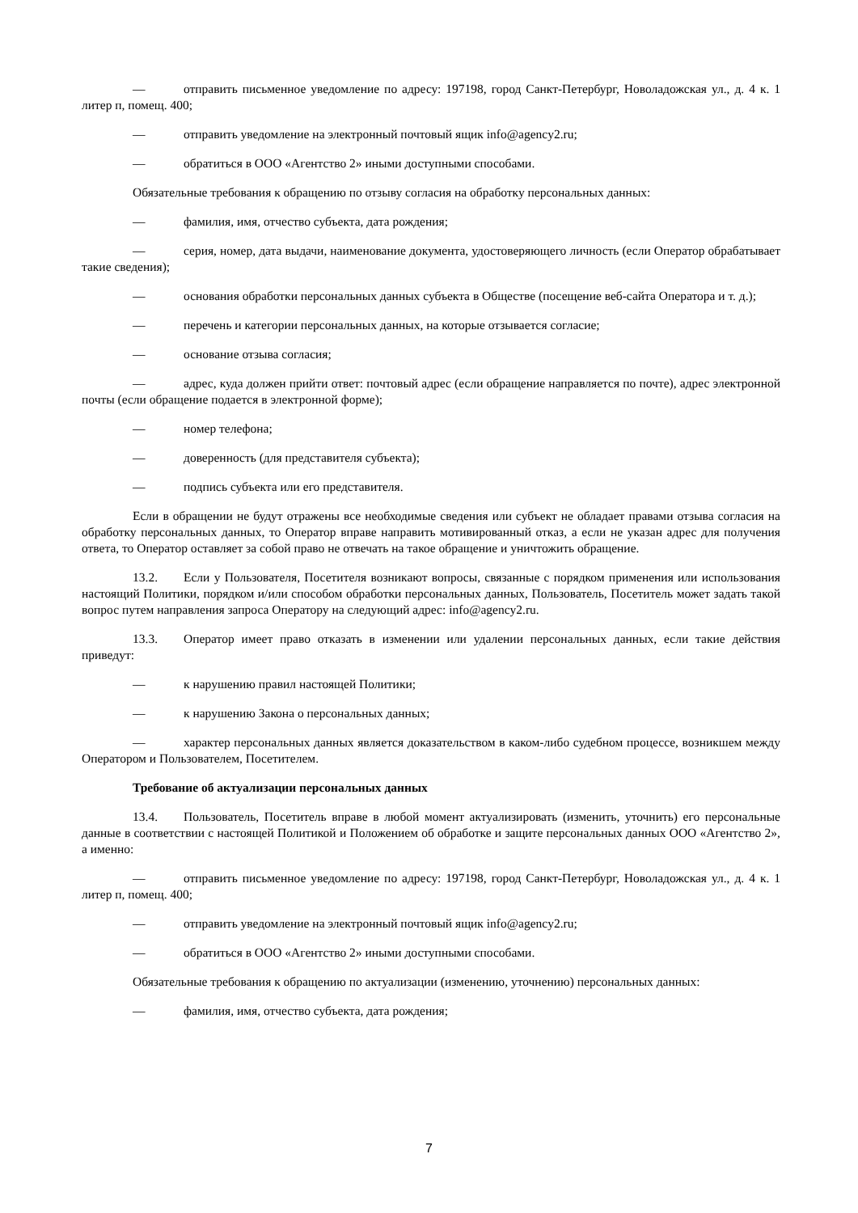— отправить письменное уведомление по адресу: 197198, город Санкт-Петербург, Новоладожская ул., д. 4 к. 1 литер п, помещ. 400;
— отправить уведомление на электронный почтовый ящик info@agency2.ru;
— обратиться в ООО «Агентство 2» иными доступными способами.
Обязательные требования к обращению по отзыву согласия на обработку персональных данных:
— фамилия, имя, отчество субъекта, дата рождения;
— серия, номер, дата выдачи, наименование документа, удостоверяющего личность (если Оператор обрабатывает такие сведения);
— основания обработки персональных данных субъекта в Обществе (посещение веб-сайта Оператора и т. д.);
— перечень и категории персональных данных, на которые отзывается согласие;
— основание отзыва согласия;
— адрес, куда должен прийти ответ: почтовый адрес (если обращение направляется по почте), адрес электронной почты (если обращение подается в электронной форме);
— номер телефона;
— доверенность (для представителя субъекта);
— подпись субъекта или его представителя.
Если в обращении не будут отражены все необходимые сведения или субъект не обладает правами отзыва согласия на обработку персональных данных, то Оператор вправе направить мотивированный отказ, а если не указан адрес для получения ответа, то Оператор оставляет за собой право не отвечать на такое обращение и уничтожить обращение.
13.2. Если у Пользователя, Посетителя возникают вопросы, связанные с порядком применения или использования настоящий Политики, порядком и/или способом обработки персональных данных, Пользователь, Посетитель может задать такой вопрос путем направления запроса Оператору на следующий адрес: info@agency2.ru.
13.3. Оператор имеет право отказать в изменении или удалении персональных данных, если такие действия приведут:
— к нарушению правил настоящей Политики;
— к нарушению Закона о персональных данных;
— характер персональных данных является доказательством в каком-либо судебном процессе, возникшем между Оператором и Пользователем, Посетителем.
Требование об актуализации персональных данных
13.4. Пользователь, Посетитель вправе в любой момент актуализировать (изменить, уточнить) его персональные данные в соответствии с настоящей Политикой и Положением об обработке и защите персональных данных ООО «Агентство 2», а именно:
— отправить письменное уведомление по адресу: 197198, город Санкт-Петербург, Новоладожская ул., д. 4 к. 1 литер п, помещ. 400;
— отправить уведомление на электронный почтовый ящик info@agency2.ru;
— обратиться в ООО «Агентство 2» иными доступными способами.
Обязательные требования к обращению по актуализации (изменению, уточнению) персональных данных:
— фамилия, имя, отчество субъекта, дата рождения;
7